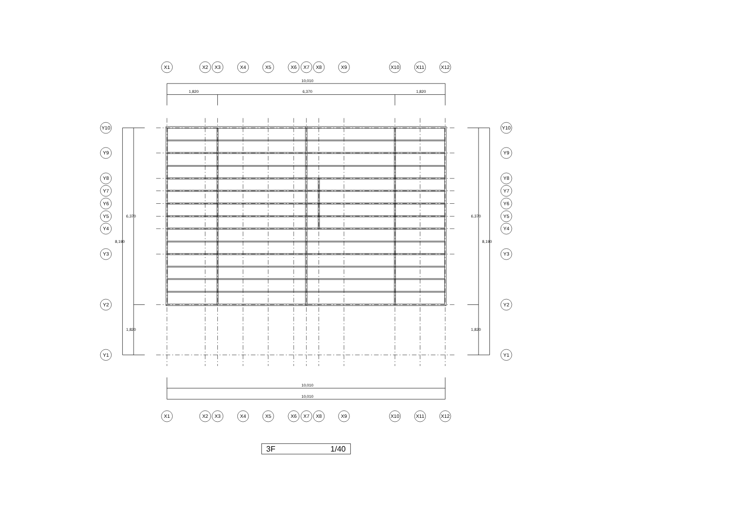10,010
1,820
6,370
1,820
10,010
10,010
8,190
6,370
1,820
6,370
8,190
1,820
X1
X2
X3
X4
X5
X6
X7
X8
X9
X10
X11
X12
Y10
Y10
Y9
Y9
Y8
Y8
Y7
Y7
Y6
Y6
Y5
Y5
Y4
Y4
Y3
Y3
Y2
Y2
Y1
Y1
X1
X2
X3
X4
X5
X6
X7
X8
X9
X10
X11
X12
3F
1/40